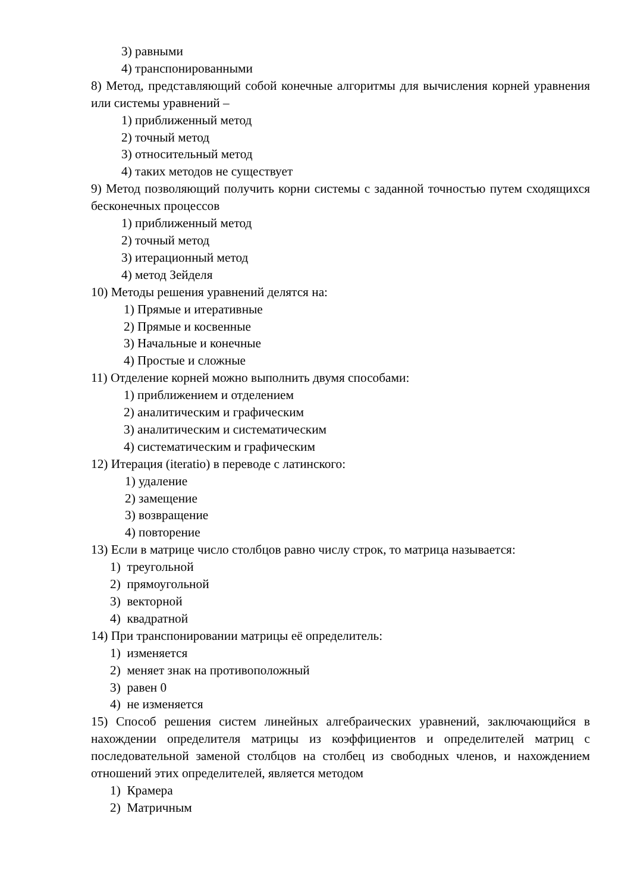3) равными
4) транспонированными
8) Метод, представляющий собой конечные алгоритмы для вычисления корней уравнения или системы уравнений –
1) приближенный метод
2) точный метод
3) относительный метод
4) таких методов не существует
9) Метод позволяющий получить корни системы с заданной точностью путем сходящихся бесконечных процессов
1) приближенный метод
2) точный метод
3) итерационный метод
4) метод Зейделя
10) Методы решения уравнений делятся на:
1) Прямые и итеративные
2) Прямые и косвенные
3) Начальные и конечные
4) Простые и сложные
11) Отделение корней можно выполнить двумя способами:
1) приближением и отделением
2) аналитическим и графическим
3) аналитическим и систематическим
4) систематическим и графическим
12) Итерация (iteratio) в переводе с латинского:
1) удаление
2) замещение
3) возвращение
4) повторение
13) Если в матрице число столбцов равно числу строк, то матрица называется:
1) треугольной
2) прямоугольной
3) векторной
4) квадратной
14) При транспонировании матрицы её определитель:
1) изменяется
2) меняет знак на противоположный
3) равен 0
4) не изменяется
15) Способ решения систем линейных алгебраических уравнений, заключающийся в нахождении определителя матрицы из коэффициентов и определителей матриц с последовательной заменой столбцов на столбец из свободных членов, и нахождением отношений этих определителей, является методом
1) Крамера
2) Матричным